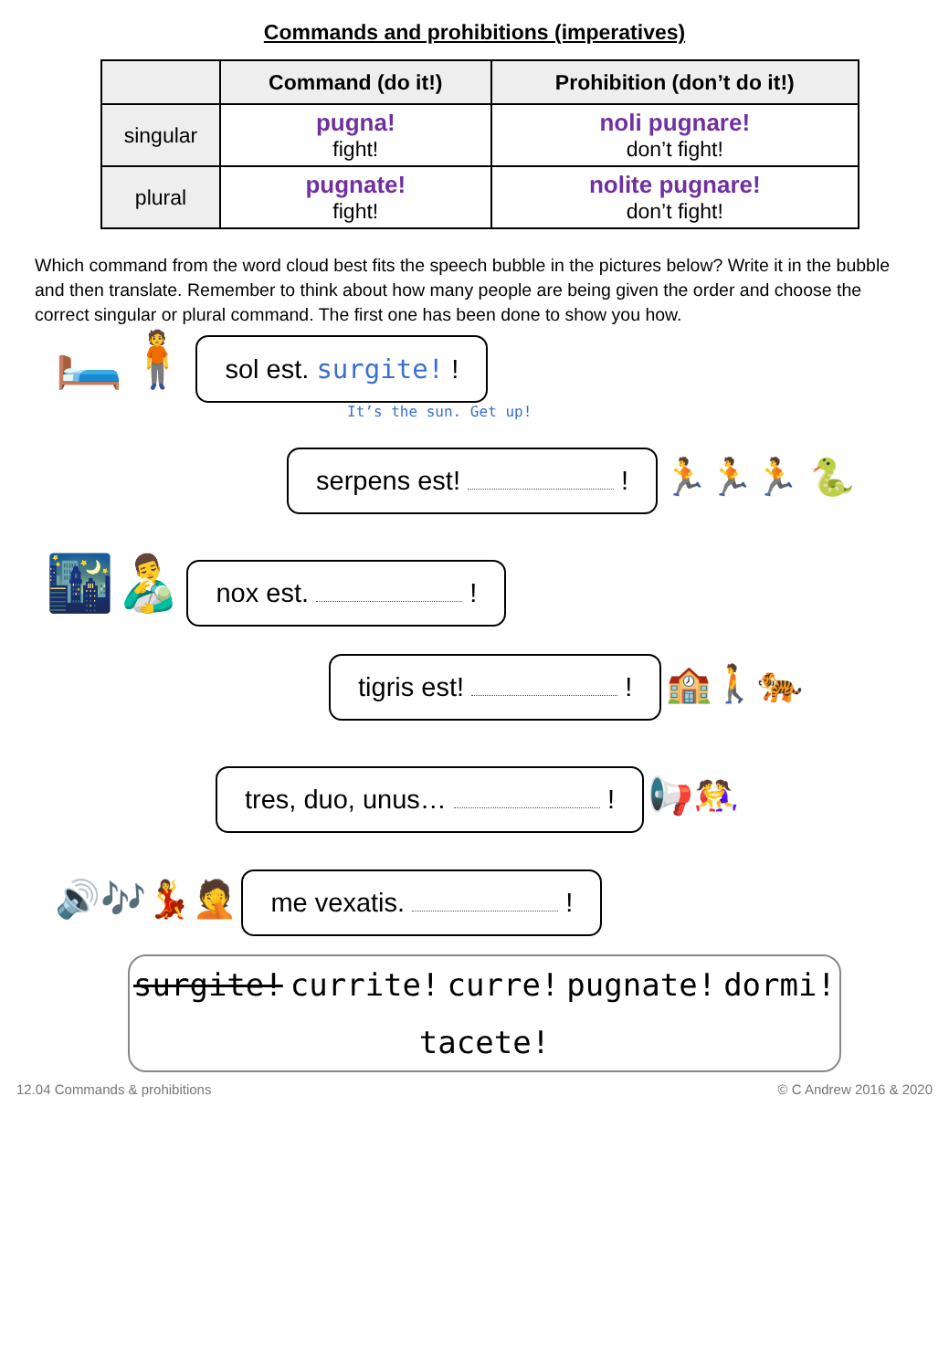Commands and prohibitions (imperatives)
| | Command (do it!) | Prohibition (don’t do it!) |
| --- | --- | --- |
| singular | pugna! fight! | noli pugnare! don’t fight! |
| plural | pugnate! fight! | nolite pugnare! don’t fight! |
Which command from the word cloud best fits the speech bubble in the pictures below? Write it in the bubble and then translate. Remember to think about how many people are being given the order and choose the correct singular or plural command. The first one has been done to show you how.
🛏️🧍 sol est. surgite! !
It’s the sun. Get up!
serpens est! ! 🏃🏃🏃 🐍
🌃👨‍🍼 nox est. !
tigris est! ! 🏫🚶🐅
tres, duo, unus… ! 📢🤼‍♀️
🔊🎶💃🤦 me vexatis. !
surgite! currite! curre! pugnate! dormi! tacete!
12.04 Commands & prohibitions © C Andrew 2016 & 2020